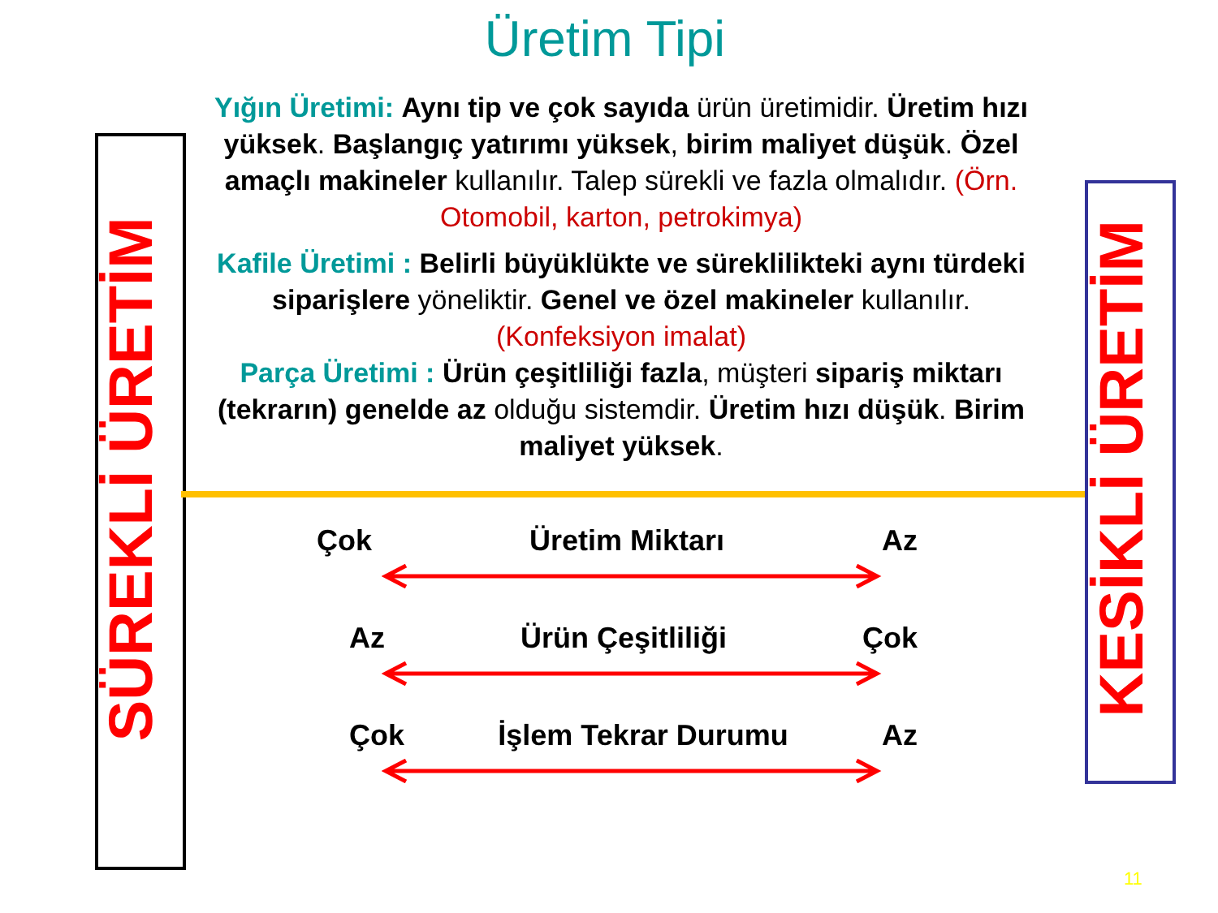Üretim Tipi
Yığın Üretimi: Aynı tip ve çok sayıda ürün üretimidir. Üretim hızı yüksek. Başlangıç yatırımı yüksek, birim maliyet düşük. Özel amaçlı makineler kullanılır. Talep sürekli ve fazla olmalıdır. (Örn. Otomobil, karton, petrokimya)
Kafile Üretimi : Belirli büyüklükte ve süreklilikteki aynı türdeki siparişlere yöneliktir. Genel ve özel makineler kullanılır. (Konfeksiyon imalat)
Parça Üretimi : Ürün çeşitliliği fazla, müşteri sipariş miktarı (tekrarın) genelde az olduğu sistemdir. Üretim hızı düşük. Birim maliyet yüksek.
SÜREKLİ ÜRETİM KESİKLİ ÜRETİM
Çok Üretim Miktarı Az
Az Ürün Çeşitliliği Çok
Çok İşlem Tekrar Durumu Az
11